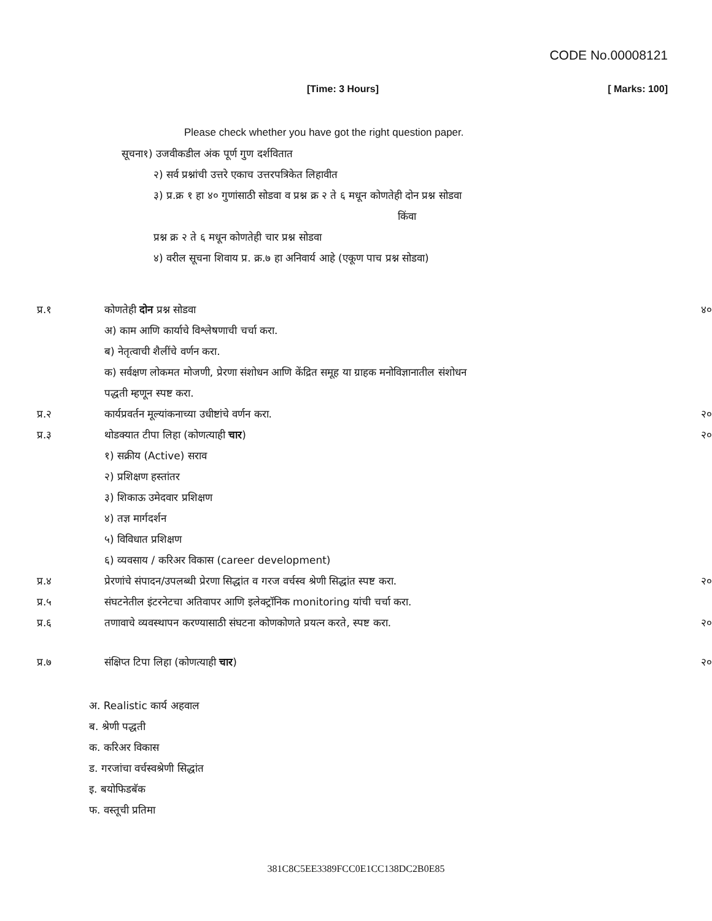CODE No.00008121
[Time: 3 Hours] [ Marks: 100]
Please check whether you have got the right question paper.
सूचना१) उजवीकडील अंक पूर्ण गुण दर्शवितात
२) सर्व प्रश्नांची उत्तरे एकाच उत्तरपत्रिकेत लिहावीत
३) प्र.क्र १ हा ४० गुणांसाठी सोडवा व प्रश्न क्र २ ते ६ मधून कोणतेही दोन प्रश्न सोडवा
किंवा
प्रश्न क्र २ ते ६ मधून कोणतेही चार प्रश्न सोडवा
४) वरील सूचना शिवाय प्र. क्र.७ हा अनिवार्य आहे (एकूण पाच प्रश्न सोडवा)
| प्र.१ | कोणतेही दोन प्रश्न सोडवा | ४० |
| | अ) काम आणि कार्याचे विश्लेषणाची चर्चा करा. | |
| | ब) नेतृत्वाची शैलींचे वर्णन करा. | |
| | क) सर्वक्षण लोकमत मोजणी, प्रेरणा संशोधन आणि केंद्रित समूह या ग्राहक मनोविज्ञानातील संशोधन | |
| | पद्धती म्हणून स्पष्ट करा. | |
| प्र.२ | कार्यप्रवर्तन मूल्यांकनाच्या उधीष्टांचे वर्णन करा. | २० |
| प्र.३ | थोडक्यात टीपा लिहा (कोणत्याही चार ) | २० |
| | १) सक्रीय (Active) सराव | |
| | २) प्रशिक्षण हस्तांतर | |
| | ३) शिकाऊ उमेदवार प्रशिक्षण | |
| | ४) तज्ञ मार्गदर्शन | |
| | ५) विविधात प्रशिक्षण | |
| | ६) व्यवसाय / करिअर विकास (career development) | |
| प्र.४ | प्रेरणांचे संपादन/उपलब्धी प्रेरणा सिद्धांत व गरज वर्चस्व श्रेणी सिद्धांत स्पष्ट करा. | २० |
| प्र.५ | संघटनेतील इंटरनेटचा अतिवापर आणि इलेक्ट्रॉनिक monitoring यांची चर्चा करा. | |
| प्र.६ | तणावाचे व्यवस्थापन करण्यासाठी संघटना कोणकोणते प्रयत्न करते, स्पष्ट करा. | २० |
| प्र.७ | संक्षिप्त टिपा लिहा (कोणत्याही चार ) | २० |
अ. Realistic कार्य अहवाल
ब. श्रेणी पद्धती
क. करिअर विकास
ड. गरजांचा वर्चस्वश्रेणी सिद्धांत
इ. बयोफिडबॅक
फ. वस्तूची प्रतिमा
381C8C5EE3389FCC0E1CC138DC2B0E85